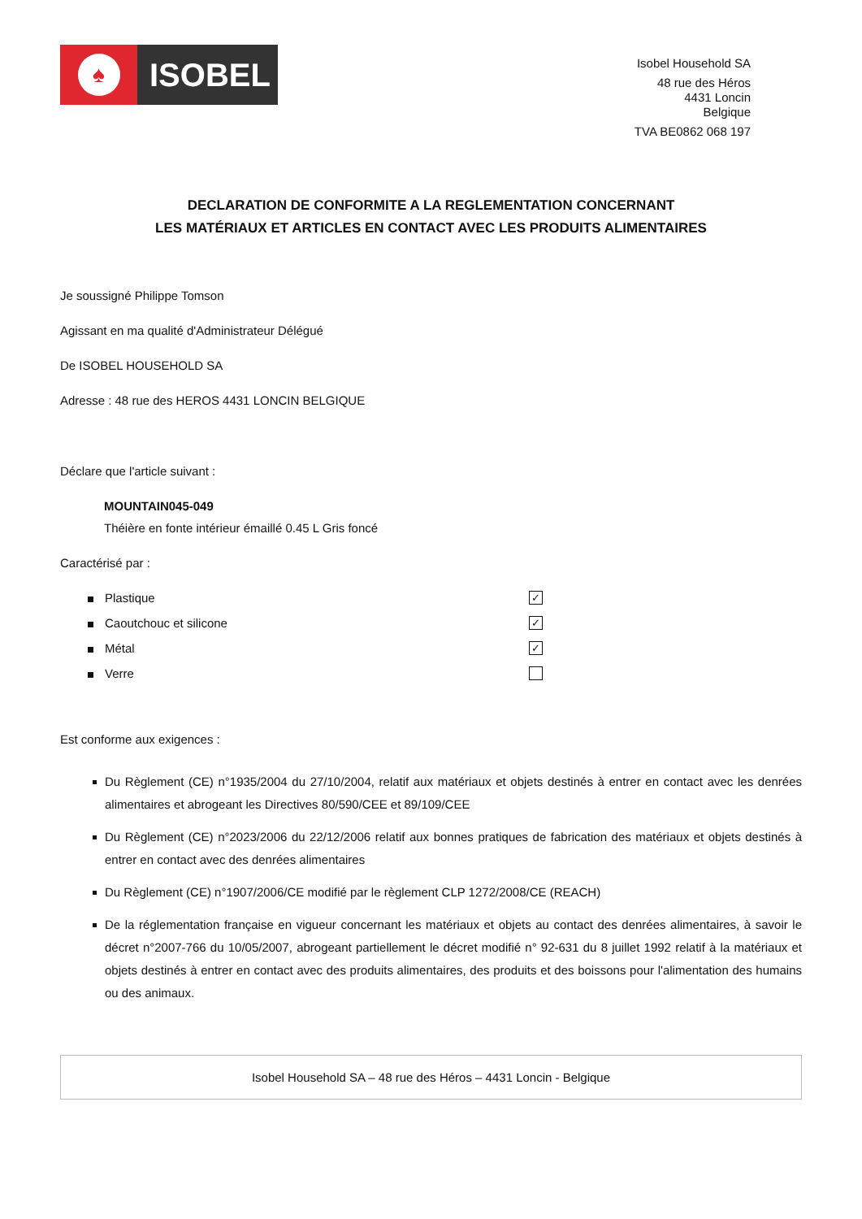♠
ISOBEL
Isobel Household SA
48 rue des Héros
4431 Loncin
Belgique
TVA BE0862 068 197
DECLARATION DE CONFORMITE A LA REGLEMENTATION CONCERNANT
LES MATÉRIAUX ET ARTICLES EN CONTACT AVEC LES PRODUITS ALIMENTAIRES
Je soussigné Philippe Tomson
Agissant en ma qualité d'Administrateur Délégué
De ISOBEL HOUSEHOLD SA
Adresse : 48 rue des HEROS 4431 LONCIN BELGIQUE
Déclare que l'article suivant :
MOUNTAIN045-049
Théière en fonte intérieur émaillé 0.45 L Gris foncé
Caractérisé par :
Plastique ✓
Caoutchouc et silicone ✓
Métal ✓
Verre
Est conforme aux exigences :
Du Règlement (CE) n°1935/2004 du 27/10/2004, relatif aux matériaux et objets destinés à entrer en contact avec les denrées alimentaires et abrogeant les Directives 80/590/CEE et 89/109/CEE
Du Règlement (CE) n°2023/2006 du 22/12/2006 relatif aux bonnes pratiques de fabrication des matériaux et objets destinés à entrer en contact avec des denrées alimentaires
Du Règlement (CE) n°1907/2006/CE modifié par le règlement CLP 1272/2008/CE (REACH)
De la réglementation française en vigueur concernant les matériaux et objets au contact des denrées alimentaires, à savoir le décret n°2007-766 du 10/05/2007, abrogeant partiellement le décret modifié n° 92-631 du 8 juillet 1992 relatif à la matériaux et objets destinés à entrer en contact avec des produits alimentaires, des produits et des boissons pour l'alimentation des humains ou des animaux.
Isobel Household SA – 48 rue des Héros – 4431 Loncin - Belgique